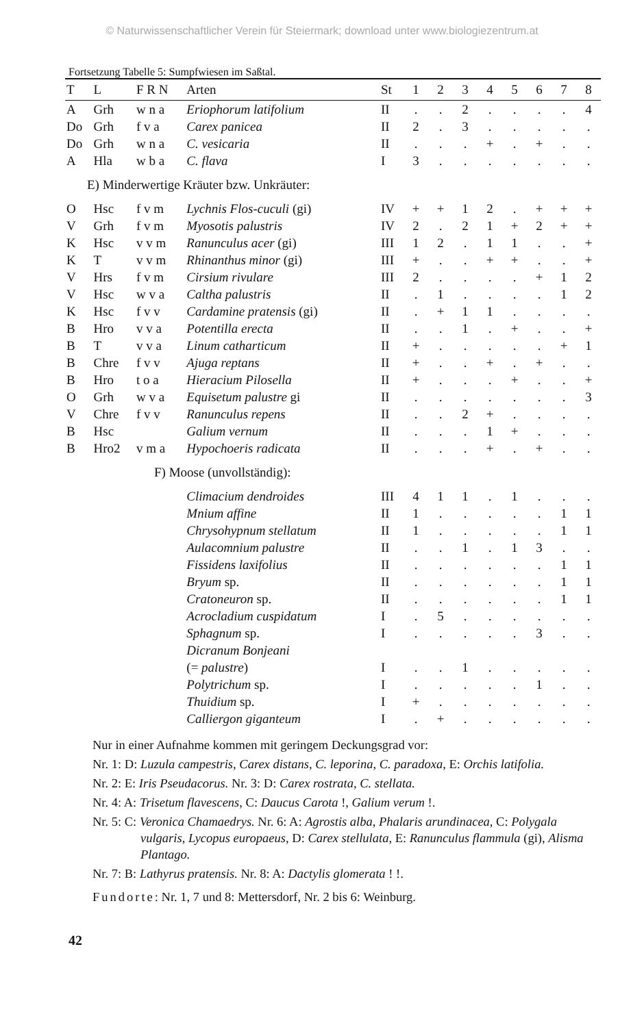© Naturwissenschaftlicher Verein für Steiermark; download unter www.biologiezentrum.at
Fortsetzung Tabelle 5: Sumpfwiesen im Saßtal.
| T | L | F R N | Arten | St | 1 | 2 | 3 | 4 | 5 | 6 | 7 | 8 |
| --- | --- | --- | --- | --- | --- | --- | --- | --- | --- | --- | --- | --- |
| A | Grh | w n a | Eriophorum latifolium | II | . | . | 2 | . | . | . | . | 4 |
| Do | Grh | f v a | Carex panicea | II | 2 | . | 3 | . | . | . | . | . |
| Do | Grh | w n a | C. vesicaria | II | . | . | . | + | . | + | . | . |
| A | Hla | w b a | C. flava | I | 3 | . | . | . | . | . | . | . |
| E) Minderwertige Kräuter bzw. Unkräuter: | | | | | | | | | | | | |
| O | Hsc | f v m | Lychnis Flos-cuculi (gi) | IV | + | + | 1 | 2 | . | + | + | + |
| V | Grh | f v m | Myosotis palustris | IV | 2 | . | 2 | 1 | + | 2 | + | + |
| K | Hsc | v v m | Ranunculus acer (gi) | III | 1 | 2 | . | 1 | 1 | . | . | + |
| K | T | v v m | Rhinanthus minor (gi) | III | + | . | . | + | + | . | . | + |
| V | Hrs | f v m | Cirsium rivulare | III | 2 | . | . | . | . | + | 1 | 2 |
| V | Hsc | w v a | Caltha palustris | II | . | 1 | . | . | . | . | 1 | 2 |
| K | Hsc | f v v | Cardamine pratensis (gi) | II | . | + | 1 | 1 | . | . | . | . |
| B | Hro | v v a | Potentilla erecta | II | . | . | 1 | . | + | . | . | + |
| B | T | v v a | Linum catharticum | II | + | . | . | . | . | . | + | 1 |
| B | Chre | f v v | Ajuga reptans | II | + | . | . | + | . | + | . | . |
| B | Hro | t o a | Hieracium Pilosella | II | + | . | . | . | + | . | . | + |
| O | Grh | w v a | Equisetum palustre gi | II | . | . | . | . | . | . | . | 3 |
| V | Chre | f v v | Ranunculus repens | II | . | . | 2 | + | . | . | . | . |
| B | Hsc | | Galium vernum | II | . | . | . | 1 | + | . | . | . |
| B | Hro2 | v m a | Hypochoeris radicata | II | . | . | . | + | . | + | . | . |
| F) Moose (unvollständig): | | | | | | | | | | | | |
| | | | Climacium dendroides | III | 4 | 1 | 1 | . | 1 | . | . | . |
| | | | Mnium affine | II | 1 | . | . | . | . | . | 1 | 1 |
| | | | Chrysohypnum stellatum | II | 1 | . | . | . | . | . | 1 | 1 |
| | | | Aulacomnium palustre | II | . | . | 1 | . | 1 | 3 | . | . |
| | | | Fissidens laxifolius | II | . | . | . | . | . | . | 1 | 1 |
| | | | Bryum sp. | II | . | . | . | . | . | . | 1 | 1 |
| | | | Cratoneuron sp. | II | . | . | . | . | . | . | 1 | 1 |
| | | | Acrocladium cuspidatum | I | . | 5 | . | . | . | . | . | . |
| | | | Sphagnum sp. | I | . | . | . | . | . | 3 | . | . |
| | | | Dicranum Bonjeani | | | | | | | | | |
| | | | (= palustre ) | I | . | . | 1 | . | . | . | . | . |
| | | | Polytrichum sp. | I | . | . | . | . | . | 1 | . | . |
| | | | Thuidium sp. | I | + | . | . | . | . | . | . | . |
| | | | Calliergon giganteum | I | . | + | . | . | . | . | . | . |
Nur in einer Aufnahme kommen mit geringem Deckungsgrad vor:
Nr. 1: D: Luzula campestris, Carex distans, C. leporina, C. paradoxa, E: Orchis latifolia.
Nr. 2: E: Iris Pseudacorus. Nr. 3: D: Carex rostrata, C. stellata.
Nr. 4: A: Trisetum flavescens, C: Daucus Carota !, Galium verum !.
Nr. 5: C: Veronica Chamaedrys. Nr. 6: A: Agrostis alba, Phalaris arundinacea, C: Polygala vulgaris, Lycopus europaeus, D: Carex stellulata, E: Ranunculus flammula (gi), Alisma Plantago.
Nr. 7: B: Lathyrus pratensis. Nr. 8: A: Dactylis glomerata ! !.
Fundorte: Nr. 1, 7 und 8: Mettersdorf, Nr. 2 bis 6: Weinburg.
42